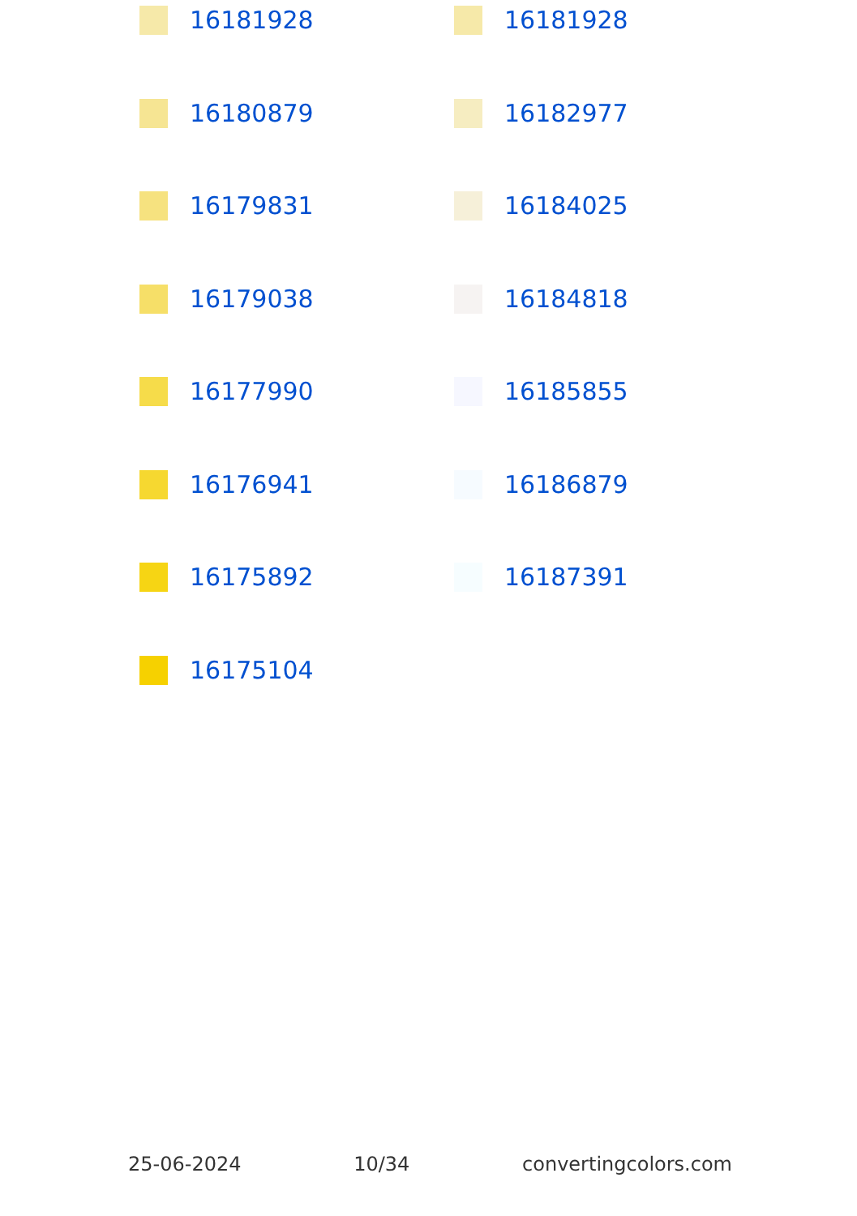16181928
16180879
16179831
16179038
16177990
16176941
16175892
16175104
16181928
16182977
16184025
16184818
16185855
16186879
16187391
25-06-2024 10/34 convertingcolors.com